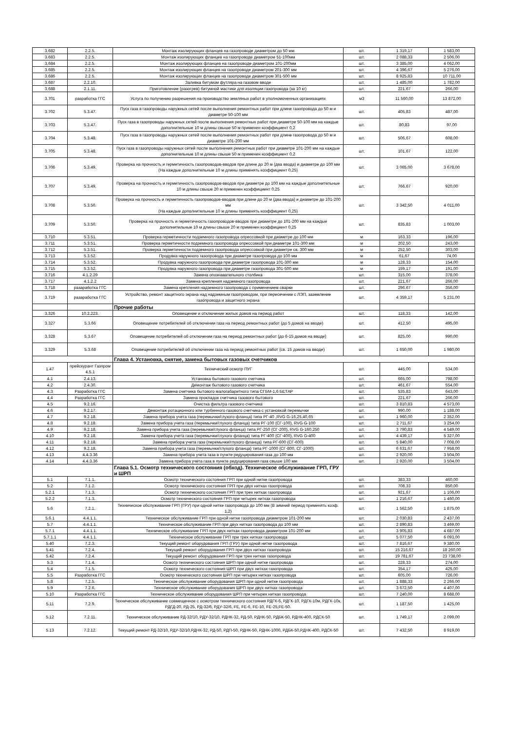| 3.682 | 2.2.5. | Монтаж изолирующих фланцев на газопроводе диаметром до 50 мм | шт. | 1 319,17 | 1 583,00 |
| 3.683 | 2.2.5. | Монтаж изолирующих фланцев на газопроводе диаметром 51-100мм | шт. | 2 088,33 | 2 506,00 |
| 3.684 | 2.2.5. | Монтаж изолирующих фланцев на газопроводе диаметром 101-200мм | шт. | 3 385,00 | 4 062,00 |
| 3.685 | 2.2.5. | Монтаж изолирующих фланцев на газопроводе диаметром 201-300 мм | шт. | 4 396,67 | 5 276,00 |
| 3.686 | 2.2.5. | Монтаж изолирующих фланцев на газопроводе диаметром 301-500 мм | шт. | 8 925,83 | 10 711,00 |
| 3.687 | 2.2.10. | Заливка битумом футляра на газовом вводе | шт. | 1 485,00 | 1 782,00 |
| 3.688 | 2.1.11. | Приготовление (разогрев) битумной мастики для изоляции газопровода (за 10 кг) | шт. | 221,67 | 266,00 |
| 3.701 | разработка ГГС | Услуга по получению разрешения на производство земляных работ в уполномоченных организациях | м3 | 11 560,00 | 13 872,00 |
| 3.702 | 5.3.47. | Пуск газа в газопроводы наружных сетей после выполнения ремонтных работ при длине газопровода до 50 м и диаметре 50-100 мм | шт. | 405,83 | 487,00 |
| 3.703 | 5.3.47. | Пуск газа в газопроводы наружных сетей после выполнения ремонтных работ при диаметре 50-100 мм на каждые дополнительные 10 м длины свыше 50 м применен коэффициент 0,2 | шт. | 80,83 | 97,00 |
| 3.704 | 5.3.48. | Пуск газа в газопроводы наружных сетей после выполнения ремонтных работ при длине газопровода до 50 м и диаметре 101-200 мм | шт. | 506,67 | 608,00 |
| 3.705 | 5.3.48. | Пуск газа в газопроводы наружных сетей после выполнения ремонтных работ при диаметре 101-200 мм на каждые дополнительные 10 м длины свыше 50 м применен коэффициент 0,2 | шт. | 101,67 | 122,00 |
| 3.706 | 5.3.49. | Проверка на прочность и герметичность газопроводов-вводов при длине до 20 м (два ввода) и диаметре до 100 мм (На каждые дополнительные 10 м длины применять коэффициент 0,25) | шт. | 3 065,00 | 3 678,00 |
| 3.707 | 5.3.49. | Проверка на прочность и герметичность газопроводов-вводов при диаметре до 100 мм на каждые дополнительные 10 м длины свыше 20 м применен коэффициент 0,25 | шт. | 766,67 | 920,00 |
| 3.708 | 5.3.50. | Проверка на прочность и герметичность газопроводов-вводов при длине до 20 м (два ввода) и диаметре до 101-200 мм (На каждые дополнительные 10 м длины применять коэффициент 0,25) | шт. | 3 342,50 | 4 011,00 |
| 3.709 | 5.3.50. | Проверка на прочность и герметичность газопроводов-вводов при диаметре до 101-200 мм на каждые дополнительные 10 м длины свыше 20 м применен коэффициент 0,25 | шт. | 835,83 | 1 003,00 |
| 3.710 | 5.3.51. | Проверка герметичности подземного газопровода опрессовкой при диаметре до 100 мм | м | 163,33 | 196,00 |
| 3.711 | 5.3.51. | Проверка герметичности подземного газопровода опрессовкой при диаметре 101-300 мм | м | 202,50 | 243,00 |
| 3.712 | 5.3.51. | Проверка герметичности подземного газопровода опрессовкой при диаметре св. 300 мм | м | 252,50 | 303,00 |
| 3.713 | 5.3.52. | Продувка наружного газопровода при диаметре газопровода до 100 мм | м | 61,67 | 74,00 |
| 3.714 | 5.3.52. | Продувка наружного газопровода при диаметре газопровода 101-300 мм | м | 128,33 | 154,00 |
| 3.715 | 5.3.52. | Продувка наружного газопровода при диаметре газопровода 301-500 мм | м | 159,17 | 191,00 |
| 3.716 | 4.1.2.29 | Замена опознавательного столбика | шт. | 315,00 | 378,00 |
| 3.717 | 4.1.2.2 | Замена крепления надземного газопровода | шт. | 221,67 | 266,00 |
| 3.718 | разаработка ГГС | Замена крепления надземного газопровода с применением сварки | шт. | 296,67 | 356,00 |
| 3.719 | разаработка ГГС | Устройство, ремонт защитного экрана над надземным газопроводом, при пересечении с ЛЭП, заземление газопровода и защитного экрана | шт. | 4 359,17 | 5 231,00 |
| | | Прочие работы | | | |
| 3.326 | 10.2.223. | Оповещение и отключение жилых домов на период работ | шт. | 118,33 | 142,00 |
| 3.327 | 5.3.66 | Оповещение потребителей об отключении газа на период ремонтных работ (до 5 домов на вводе) | шт. | 412,50 | 495,00 |
| 3.328 | 5.3.67 | Оповещение потребителей об отключении газа на период ремонтных работ (до 6-15 домов на вводе) | шт. | 825,00 | 990,00 |
| 3.329 | 5.3.68 | Оповещение потребителей об отключении газа на период ремонтных работ (св. 15 домов на вводе) | шт. | 1 650,00 | 1 980,00 |
| | | Глава 4. Установка, снятие, замена бытовых газовых счетчиков | | | |
| 1.47 | прейскурант Газпром 4.5.1 | Технический осмотр ПУГ | шт. | 445,00 | 534,00 |
| 4.1 | 2.4.13. | Установка бытового газового счетчика | шт. | 665,00 | 798,00 |
| 4.2 | 2.4.30. | Демонтаж бытового газового счетчика | шт. | 461,67 | 554,00 |
| 4.3 | Разработка ГГС | Замена счетчика бытового малогабаритного типа СГБМ-1,6 БЕТАР | шт. | 535,83 | 643,00 |
| 4.4 | Разработка ГГС | Замена прокладок счетчика газового бытового | шт. | 221,67 | 266,00 |
| 4.5 | 9.2.16. | Очистка фильтра газового счетчика | шт. | 3 810,83 | 4 573,00 |
| 4.6 | 9.2.17. | Демонтаж ротационного или турбинного газового счетчика с установкой перемычки | шт. | 990,00 | 1 188,00 |
| 4.7 | 9.2.18. | Замена прибора учета газа (перемычки/глухого фланца) типа РГ-40 ,RVG G-16,25,40,65 | шт. | 1 960,00 | 2 352,00 |
| 4.8 | 9.2.18. | Замена прибора учета газа (перемычки/глухого фланца) типа РГ-100 (СГ-100), RVG G-100 | шт. | 2 711,67 | 3 254,00 |
| 4.9 | 9.2.18. | Замена прибора учета газа (перемычки/глухого фланца) типа РГ-250 (СГ-200), RVG G-160,250 | шт. | 3 790,83 | 4 549,00 |
| 4.10 | 9.2.18. | Замена прибора учета газа (перемычки/глухого фланца) типа РГ-400 (СГ-400), RVG G-400 | шт. | 4 439,17 | 5 327,00 |
| 4.11 | 9.2.18. | Замена прибора учета газа (перемычки/глухого фланца) типа РГ-600 (СГ-600) | шт. | 5 840,00 | 7 008,00 |
| 4.12 | 9.2.18. | Замена прибора учета газа (перемычки/глухого фланца) типа РГ-1000 (СГ-800, СГ-1000) | шт. | 6 631,67 | 7 958,00 |
| 4.13 | 4.4.3.36 | Замена прибора учета газа в пункте редуцирования газа до 100 мм | шт. | 2 920,00 | 3 504,00 |
| 4.14 | 4.4.3.36 | Замена прибора учета газа в пункте редуцирования газа свыше 100 мм | шт. | 2 920,00 | 3 504,00 |
| | | Глава 5.1. Осмотр технического состояния (обход). Техническое обслуживание ГРП, ГРУ и ШРП | | | |
| 5.1 | 7.1.1. | Осмотр технического состояния ГРП при одной нитке газопровода | шт. | 383,33 | 460,00 |
| 5.2 | 7.1.2. | Осмотр технического состояния ГРП при двух нитках газопровода | шт. | 708,33 | 850,00 |
| 5.2.1 | 7.1.3. | Осмотр технического состояния ГРП при трех нитках газопровода | шт. | 921,67 | 1 106,00 |
| 5.2.2 | 7.1.3. | Осмотр технического состояния ГРП при четырех нитках газопровода | шт. | 1 216,67 | 1 460,00 |
| 5.6 | 7.2.1. | Техническое обслуживание ГРП (ГРУ) при одной нитке газопровода до 100 мм (В зимний период применять коэф. 1,2) | шт. | 1 562,50 | 1 875,00 |
| 5.6.1 | 4.4.1.1. | Техническое обслуживание ГРП при одной нитке газопровода диаметром 101-200 мм | шт. | 2 030,83 | 2 437,00 |
| 5.7 | 4.4.1.1. | Техническое обслуживание ГРП при двух нитках газопровода до 100 мм | шт. | 2 890,83 | 3 469,00 |
| 5.7.1 | 4.4.1.1. | Техническое обслуживание ГРП при двух нитках газопровода диаметром 101-200 мм | шт. | 3 905,83 | 4 687,00 |
| 5.7.1.1 | 4.4.1.1. | Техническое обслуживание ГРП при трех нитках газопровода | шт. | 5 077,50 | 6 093,00 |
| 5.40 | 7.2.3. | Текущий ремонт оборудования ГРП (ГРУ) при одной нитке газопровода | шт. | 7 816,67 | 9 380,00 |
| 5.41 | 7.2.4. | Текущий ремонт оборудования ГРП при двух нитках газопровода | шт. | 15 216,67 | 18 260,00 |
| 5.42 | 7.2.4. | Текущий ремонт оборудования ГРП при трех нитках газопровода | шт. | 19 781,67 | 23 738,00 |
| 5.3 | 7.1.4. | Осмотр технического состояния ШРП при одной нитке газопровода | шт. | 228,33 | 274,00 |
| 5.4 | 7.1.5. | Осмотр технического состояния ШРП при двух нитках газопровода | шт. | 354,17 | 425,00 |
| 5.5 | Разработка ГГС | Осмотр технического состояния ШРП при четырех нитках газопровода | шт. | 605,00 | 726,00 |
| 5.8 | 7.2.5. | Техническое обслуживание оборудования ШРП при одной нитке газопровода | шт. | 1 888,33 | 2 266,00 |
| 5.9 | 7.2.6. | Техническое обслуживание оборудования ШРП при двух нитках газопровода | шт. | 3 672,50 | 4 407,00 |
| 5.10 | Разработка ГГС | Техническое обслуживание оборудования ШРП при четырех нитках газопровода | шт. | 7 240,00 | 8 688,00 |
| 5.11 | 7.2.9. | Техническое обслуживание совмещенное с осмотром технического состояния РДГК-6, РДГК-10, РДГК-10м, РДГК-10к, РДГД-20, РД-25, РД-32/6, РДУ-32/6, FE, FE-6, FE-10, FE-25,FE-50. | шт. | 1 187,50 | 1 425,00 |
| 5.12 | 7.2.11. | Техническое обслуживание РД-32/10, РДУ-32/10, РДНК-32, РД-50, РДНК-50, РДБК-50, РДНК-400, РДСК-50 | шт. | 1 749,17 | 2 099,00 |
| 5.13 | 7.2.12. | Текущий ремонт РД-32/10, РДУ-32/10,РДНК-32, РД-50, РДП-50, РДНК-50, РДНК-1000, РДБК-50,РДНК-400, РДСК-50 | шт. | 7 432,50 | 8 919,00 |